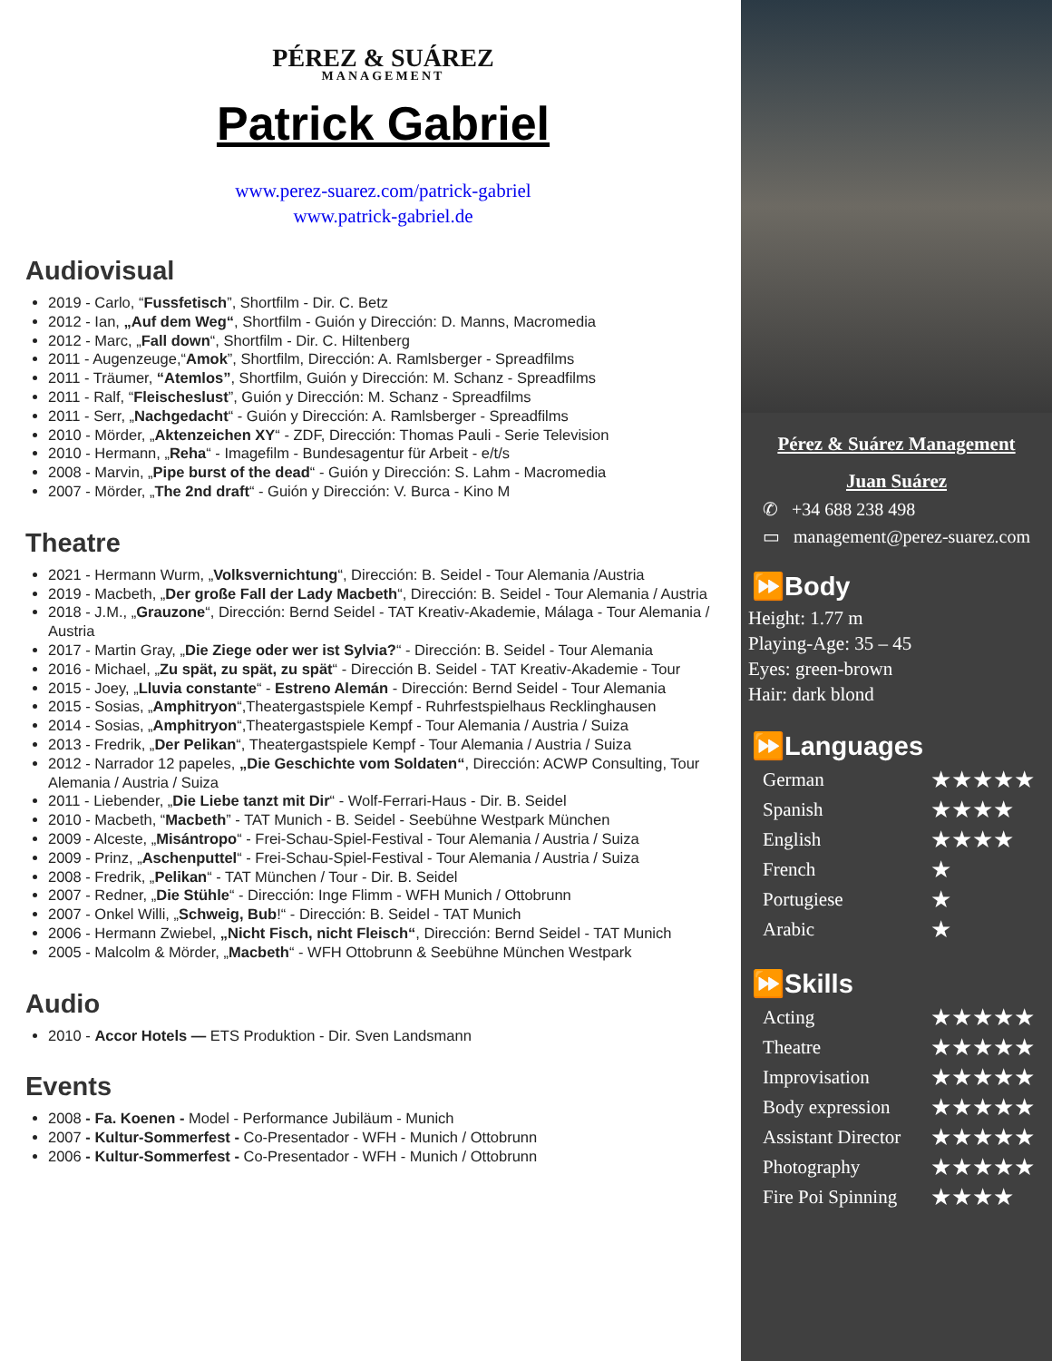PÉREZ & SUÁREZ
MANAGEMENT
Patrick Gabriel
www.perez-suarez.com/patrick-gabriel
www.patrick-gabriel.de
Audiovisual
2019 - Carlo, “Fussfetisch”, Shortfilm - Dir. C. Betz
2012 - Ian, „Auf dem Weg“, Shortfilm - Guión y Dirección: D. Manns, Macromedia
2012 - Marc, „Fall down“, Shortfilm - Dir. C. Hiltenberg
2011 - Augenzeuge,“Amok”, Shortfilm, Dirección: A. Ramlsberger - Spreadfilms
2011 - Träumer, “Atemlos”, Shortfilm, Guión y Dirección: M. Schanz - Spreadfilms
2011 - Ralf, “Fleischeslust”, Guión y Dirección: M. Schanz - Spreadfilms
2011 - Serr, „Nachgedacht“ - Guión y Dirección: A. Ramlsberger - Spreadfilms
2010 - Mörder, „Aktenzeichen XY“ - ZDF, Dirección: Thomas Pauli - Serie Television
2010 - Hermann, „Reha“ - Imagefilm - Bundesagentur für Arbeit - e/t/s
2008 - Marvin, „Pipe burst of the dead“ - Guión y Dirección: S. Lahm - Macromedia
2007 - Mörder, „The 2nd draft“ - Guión y Dirección: V. Burca - Kino M
Theatre
2021 - Hermann Wurm, „Volksvernichtung“, Dirección: B. Seidel - Tour Alemania /Austria
2019 - Macbeth, „Der große Fall der Lady Macbeth“, Dirección: B. Seidel - Tour Alemania / Austria
2018 - J.M., „Grauzone“, Dirección: Bernd Seidel - TAT Kreativ-Akademie, Málaga - Tour Alemania / Austria
2017 - Martin Gray, „Die Ziege oder wer ist Sylvia?“ - Dirección: B. Seidel - Tour Alemania
2016 - Michael, „Zu spät, zu spät, zu spät“ - Dirección B. Seidel - TAT Kreativ-Akademie - Tour
2015 - Joey, „Lluvia constante“ - Estreno Alemán - Dirección: Bernd Seidel - Tour Alemania
2015 - Sosias, „Amphitryon“,Theatergastspiele Kempf - Ruhrfestspielhaus Recklinghausen
2014 - Sosias, „Amphitryon“,Theatergastspiele Kempf - Tour Alemania / Austria / Suiza
2013 - Fredrik, „Der Pelikan“, Theatergastspiele Kempf - Tour Alemania / Austria / Suiza
2012 - Narrador 12 papeles, „Die Geschichte vom Soldaten“, Dirección: ACWP Consulting, Tour Alemania / Austria / Suiza
2011 - Liebender, „Die Liebe tanzt mit Dir“ - Wolf-Ferrari-Haus - Dir. B. Seidel
2010 - Macbeth, “Macbeth” - TAT Munich - B. Seidel - Seebühne Westpark München
2009 - Alceste, „Misántropo“ - Frei-Schau-Spiel-Festival - Tour Alemania / Austria / Suiza
2009 - Prinz, „Aschenputtel“ - Frei-Schau-Spiel-Festival - Tour Alemania / Austria / Suiza
2008 - Fredrik, „Pelikan“ - TAT München / Tour - Dir. B. Seidel
2007 - Redner, „Die Stühle“ - Dirección: Inge Flimm - WFH Munich / Ottobrunn
2007 - Onkel Willi, „Schweig, Bub!“ - Dirección: B. Seidel - TAT Munich
2006 - Hermann Zwiebel, „Nicht Fisch, nicht Fleisch“, Dirección: Bernd Seidel - TAT Munich
2005 - Malcolm & Mörder, „Macbeth“ - WFH Ottobrunn & Seebühne München Westpark
Audio
2010 - Accor Hotels — ETS Produktion - Dir. Sven Landsmann
Events
2008 - Fa. Koenen - Model - Performance Jubiläum - Munich
2007 - Kultur-Sommerfest - Co-Presentador - WFH - Munich / Ottobrunn
2006 - Kultur-Sommerfest - Co-Presentador - WFH - Munich / Ottobrunn
Pérez & Suárez Management
Juan Suárez
✆ +34 688 238 498
▭ management@perez-suarez.com
⏩Body
Height: 1.77 m
Playing-Age: 35 – 45
Eyes: green-brown
Hair: dark blond
⏩Languages
German ★★★★★
Spanish ★★★★
English ★★★★
French ★
Portugiese ★
Arabic ★
⏩Skills
Acting ★★★★★
Theatre ★★★★★
Improvisation ★★★★★
Body expression ★★★★★
Assistant Director ★★★★★
Photography ★★★★★
Fire Poi Spinning ★★★★